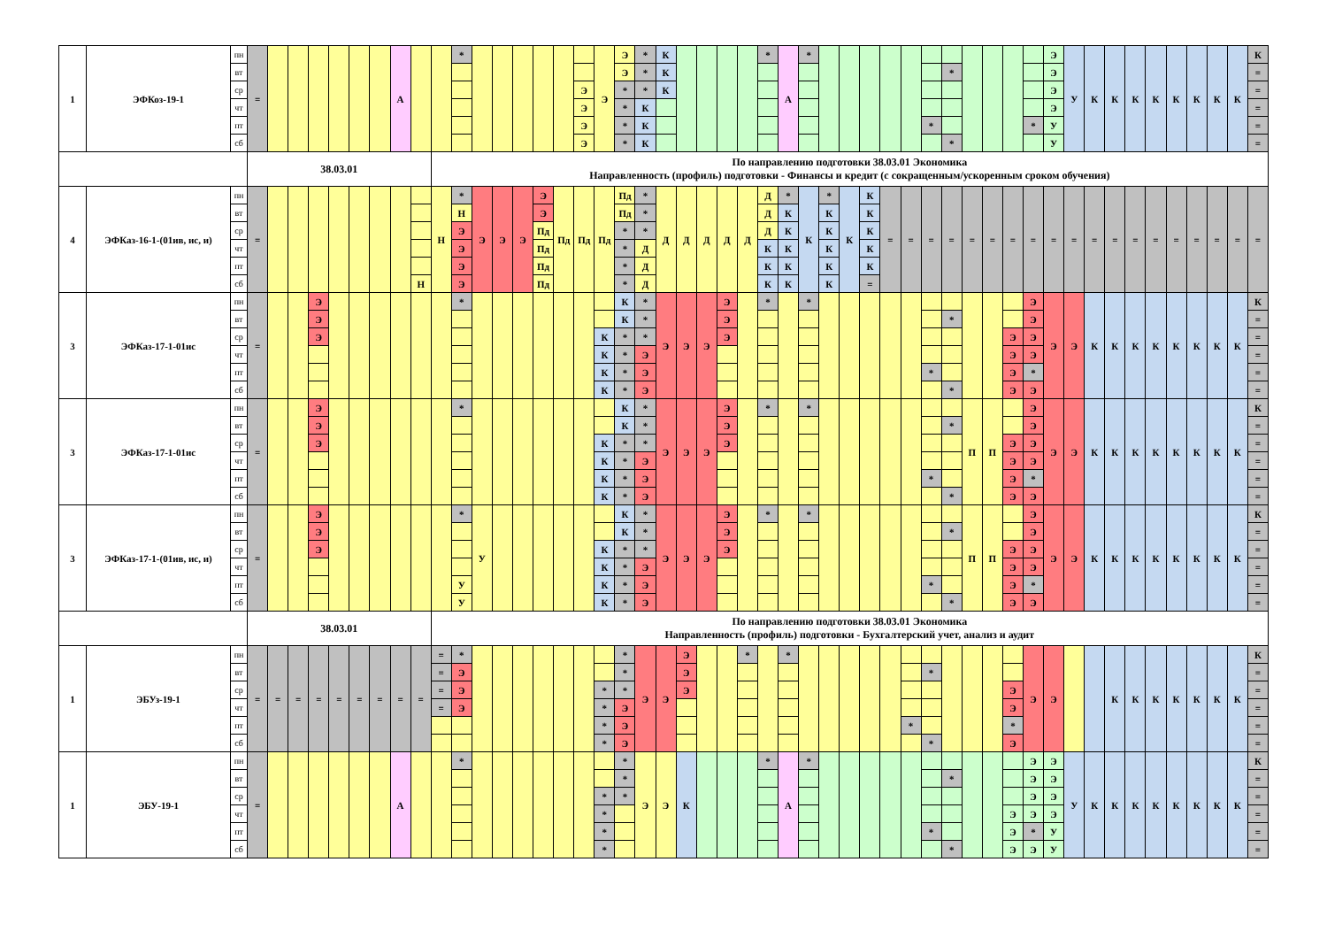| 1 | ЭФКоз-19-1 | пн | = | | | | | | | А | | | * | | | | | | | Э | Э | * | К | | | | | * | А | * | | | | | | | | | | | | Э | У | К | К | К | К | К | К | К | К | К |
| | | вт | | | | | | | | | | | | | | | | | | | Э | * | К | | | | | | | | | | | | | | * | | | | | Э | | | | | | | | | | = |
| | | ср | | | | | | | | | | | | | | | | | Э | | * | * | К | | | | | | | | | | | | | | | | | | | Э | | | | | | | | | | = |
| | | чт | | | | | | | | | | | | | | | | | Э | | * | К | | | | | | | | | | | | | | | | | | | | Э | | | | | | | | | | = |
| | | пт | | | | | | | | | | | | | | | | | Э | | * | К | | | | | | | | | | | | | | * | | | | | * | У | | | | | | | | | | = |
| | | сб | | | | | | | | | | | | | | | | | Э | | * | К | | | | | | | | | | | | | | | * | | | | | У | | | | | | | | | | = |
| | | | 38.03.01 | | | | | | | | | По направлению подготовки 38.03.01 Экономика Направленность (профиль) подготовки - Финансы и кредит (с сокращенным/ускоренным сроком обучения) | | | | | | | | | | | | | | | | | | | | | | | | | | | | | | | | | | | | | | | | |
| 4 | ЭФКаз-16-1-(01ив, ис, и) | пн | = | | | | | | | | | Н | * | Э | Э | Э | Э | Пд | Пд | Пд | Пд | * | Д | Д | Д | Д | Д | Д | * | К | * | К | К | = | = | = | = | = | = | = | = | = | = | = | = | = | = | = | = | = | = | = |
| | | вт | | | | | | | | | | | Н | | | | Э | | | | Пд | * | | | | | | Д | К | | К | | К | | | | | | | | | | | | | | | | | | | |
| | | ср | | | | | | | | | | | Э | | | | Пд | | | | * | * | | | | | | Д | К | | К | | К | | | | | | | | | | | | | | | | | | | |
| | | чт | | | | | | | | | | | Э | | | | Пд | | | | * | Д | | | | | | К | К | | К | | К | | | | | | | | | | | | | | | | | | | |
| | | пт | | | | | | | | | | | Э | | | | Пд | | | | * | Д | | | | | | К | К | | К | | К | | | | | | | | | | | | | | | | | | | |
| | | сб | | | | | | | | | Н | | Э | | | | Пд | | | | * | Д | | | | | | К | К | | К | | = | | | | | | | | | | | | | | | | | | | |
| 3 | ЭФКаз-17-1-01ис | пн | = | | | Э | | | | | | | * | | | | | | | | К | * | Э | Э | Э | Э | | * | | * | | | | | | | | | | | Э | Э | Э | К | К | К | К | К | К | К | К | К |
| | | вт | | | | Э | | | | | | | | | | | | | | | К | * | | | | Э | | | | | | | | | | | * | | | | Э | | | | | | | | | | | = |
| | | ср | | | | Э | | | | | | | | | | | | | | К | * | * | | | | Э | | | | | | | | | | | | | | Э | Э | | | | | | | | | | | = |
| | | чт | | | | | | | | | | | | | | | | | | К | * | Э | | | | | | | | | | | | | | | | | | Э | Э | | | | | | | | | | | = |
| | | пт | | | | | | | | | | | | | | | | | | К | * | Э | | | | | | | | | | | | | | * | | | | Э | * | | | | | | | | | | | = |
| | | сб | | | | | | | | | | | | | | | | | | К | * | Э | | | | | | | | | | | | | | | * | | | Э | Э | | | | | | | | | | | = |
| 3 | ЭФКаз-17-1-01ис | пн | = | | | Э | | | | | | | * | | | | | | | | К | * | Э | Э | Э | Э | | * | | * | | | | | | | | П | П | | Э | Э | Э | К | К | К | К | К | К | К | К | К |
| | | вт | | | | Э | | | | | | | | | | | | | | | К | * | | | | Э | | | | | | | | | | | * | | | | Э | | | | | | | | | | | = |
| | | ср | | | | Э | | | | | | | | | | | | | | К | * | * | | | | Э | | | | | | | | | | | | | | Э | Э | | | | | | | | | | | = |
| | | чт | | | | | | | | | | | | | | | | | | К | * | Э | | | | | | | | | | | | | | | | | | Э | Э | | | | | | | | | | | = |
| | | пт | | | | | | | | | | | | | | | | | | К | * | Э | | | | | | | | | | | | | | * | | | | Э | * | | | | | | | | | | | = |
| | | сб | | | | | | | | | | | | | | | | | | К | * | Э | | | | | | | | | | | | | | | * | | | Э | Э | | | | | | | | | | | = |
| 3 | ЭФКаз-17-1-(01ив, ис, и) | пн | = | | | Э | | | | | | | * | У | | | | | | | К | * | Э | Э | Э | Э | | * | | * | | | | | | | | П | П | | Э | Э | Э | К | К | К | К | К | К | К | К | К |
| | | вт | | | | Э | | | | | | | | | | | | | | | К | * | | | | Э | | | | | | | | | | | * | | | | Э | | | | | | | | | | | = |
| | | ср | | | | Э | | | | | | | | | | | | | | К | * | * | | | | Э | | | | | | | | | | | | | | Э | Э | | | | | | | | | | | = |
| | | чт | | | | | | | | | | | | | | | | | | К | * | Э | | | | | | | | | | | | | | | | | | Э | Э | | | | | | | | | | | = |
| | | пт | | | | | | | | | | | У | | | | | | | К | * | Э | | | | | | | | | | | | | | * | | | | Э | * | | | | | | | | | | | = |
| | | сб | | | | | | | | | | | У | | | | | | | К | * | Э | | | | | | | | | | | | | | | * | | | Э | Э | | | | | | | | | | | = |
| | | | 38.03.01 | | | | | | | | | По направлению подготовки 38.03.01 Экономика Направленность (профиль) подготовки - Бухгалтерский учет, анализ и аудит | | | | | | | | | | | | | | | | | | | | | | | | | | | | | | | | | | | | | | | | |
| 1 | ЭБУз-19-1 | пн | = | = | = | = | = | = | = | = | = | = | * | | | | | | | | * | Э | Э | Э | | | * | | * | | | | | | | | | | | | Э | Э | | | К | К | К | К | К | К | К | К |
| | | вт | | | | | | | | | | = | Э | | | | | | | | * | | | Э | | | | | | | | | | | | * | | | | | | | | | | | | | | | | = |
| | | ср | | | | | | | | | | = | Э | | | | | | | * | * | | | Э | | | | | | | | | | | | | | | | Э | | | | | | | | | | | | = |
| | | чт | | | | | | | | | | = | Э | | | | | | | * | Э | | | | | | | | | | | | | | | | | | | Э | | | | | | | | | | | | = |
| | | пт | | | | | | | | | | | | | | | | | | * | Э | | | | | | | | | | | | | | * | | | | | * | | | | | | | | | | | | = |
| | | сб | | | | | | | | | | | | | | | | | | * | Э | | | | | | | | | | | | | | | * | | | | Э | | | | | | | | | | | | = |
| 1 | ЭБУ-19-1 | пн | = | | | | | | | А | | | * | | | | | | | | * | Э | Э | К | | | | * | А | * | | | | | | | | | | | Э | Э | У | К | К | К | К | К | К | К | К | К |
| | | вт | | | | | | | | | | | | | | | | | | | * | | | | | | | | | | | | | | | | * | | | | Э | Э | | | | | | | | | | = |
| | | ср | | | | | | | | | | | | | | | | | | * | * | | | | | | | | | | | | | | | | | | | | Э | Э | | | | | | | | | | = |
| | | чт | | | | | | | | | | | | | | | | | | * | | | | | | | | | | | | | | | | | | | | Э | Э | Э | | | | | | | | | | = |
| | | пт | | | | | | | | | | | | | | | | | | * | | | | | | | | | | | | | | | | * | | | | Э | * | У | | | | | | | | | | = |
| | | сб | | | | | | | | | | | | | | | | | | * | | | | | | | | | | | | | | | | | * | | | Э | Э | У | | | | | | | | | | = |